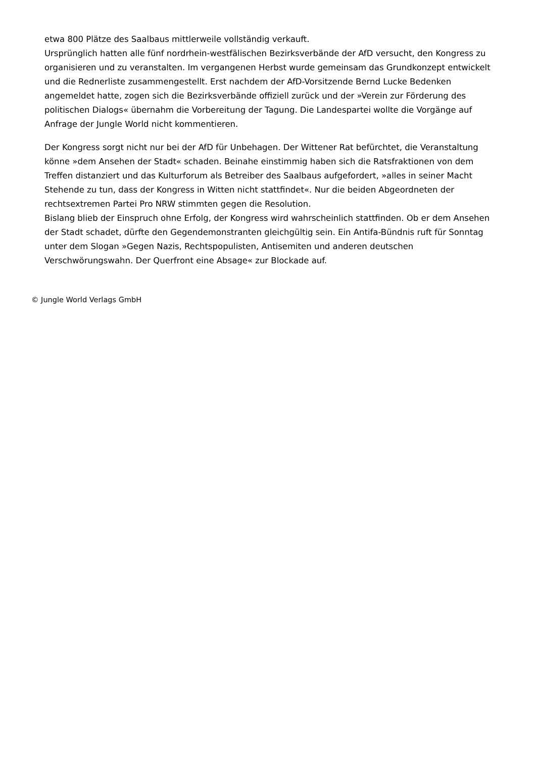etwa 800 Plätze des Saalbaus mittlerweile vollständig verkauft.
Ursprünglich hatten alle fünf nordrhein-westfälischen Bezirksverbände der AfD versucht, den Kongress zu organisieren und zu veranstalten. Im vergangenen Herbst wurde gemeinsam das Grundkonzept entwickelt und die Rednerliste zusammengestellt. Erst nachdem der AfD-Vorsitzende Bernd Lucke Bedenken angemeldet hatte, zogen sich die Bezirksverbände offiziell zurück und der »Verein zur Förderung des politischen Dialogs« übernahm die Vorbereitung der Tagung. Die Landespartei wollte die Vorgänge auf Anfrage der Jungle World nicht kommentieren.
Der Kongress sorgt nicht nur bei der AfD für Unbehagen. Der Wittener Rat befürchtet, die Veranstaltung könne »dem Ansehen der Stadt« schaden. Beinahe einstimmig haben sich die Ratsfraktionen von dem Treffen distanziert und das Kulturforum als Betreiber des Saalbaus aufgefordert, »alles in seiner Macht Stehende zu tun, dass der Kongress in Witten nicht stattfindet«. Nur die beiden Abgeordneten der rechtsextremen Partei Pro NRW stimmten gegen die Resolution.
Bislang blieb der Einspruch ohne Erfolg, der Kongress wird wahrscheinlich stattfinden. Ob er dem Ansehen der Stadt schadet, dürfte den Gegendemonstranten gleichgültig sein. Ein Antifa-Bündnis ruft für Sonntag unter dem Slogan »Gegen Nazis, Rechtspopulisten, Antisemiten und anderen deutschen Verschwörungswahn. Der Querfront eine Absage« zur Blockade auf.
© Jungle World Verlags GmbH